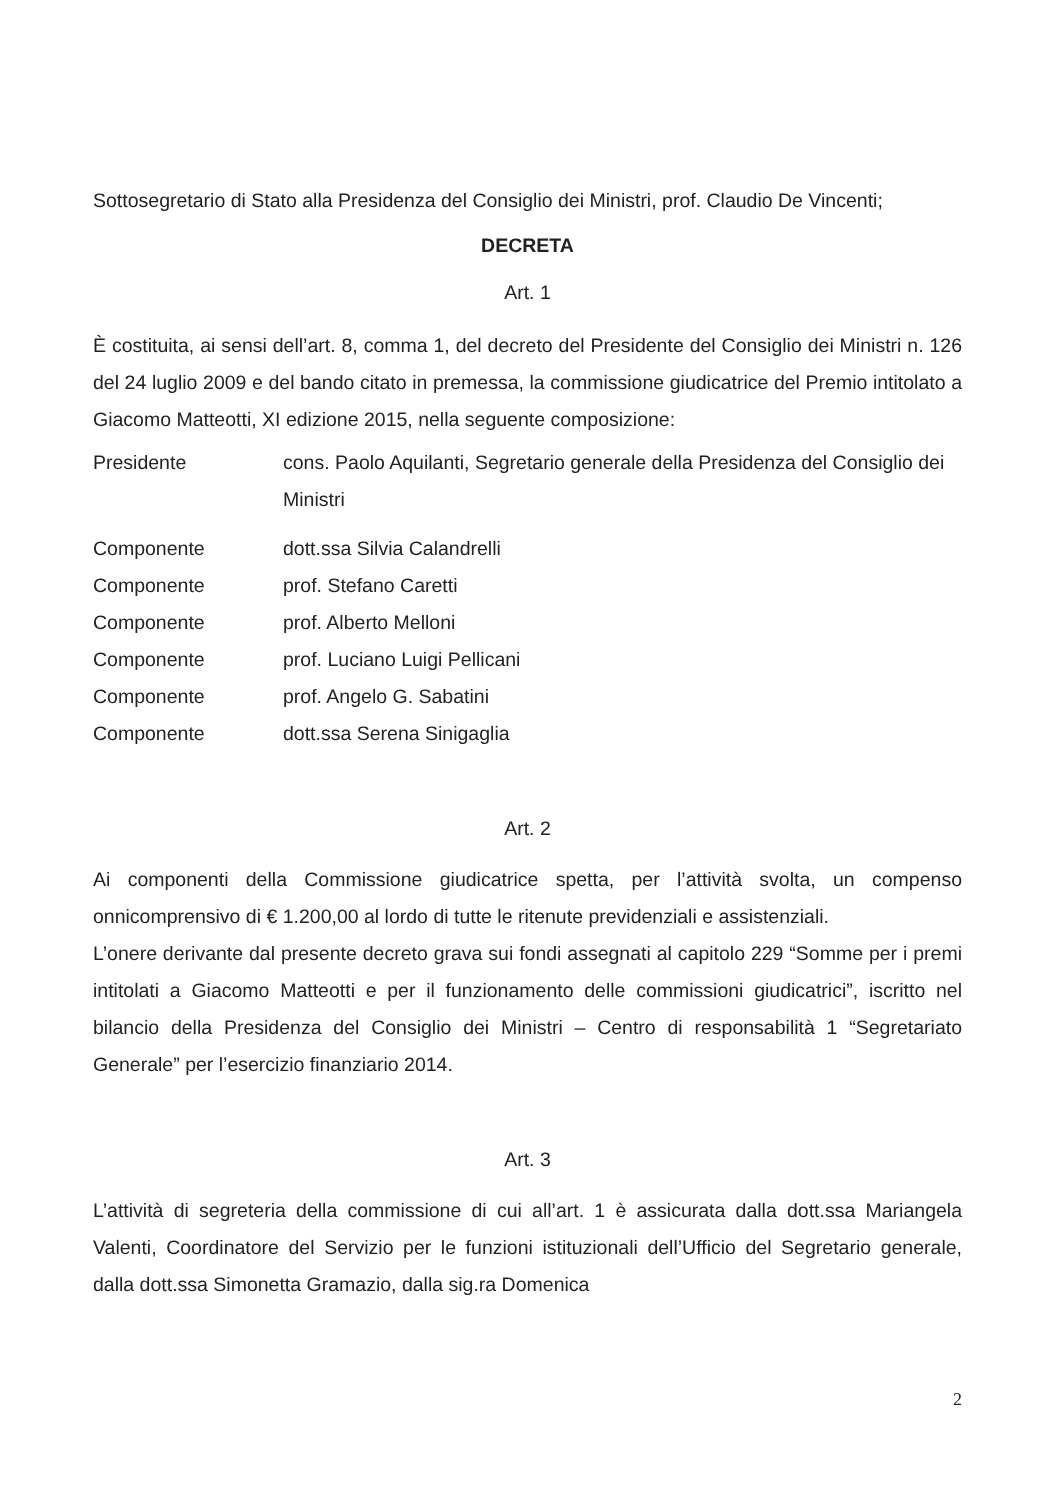Sottosegretario di Stato alla Presidenza del Consiglio dei Ministri, prof. Claudio De Vincenti;
DECRETA
Art. 1
È costituita, ai sensi dell’art. 8, comma 1, del decreto del Presidente del Consiglio dei Ministri n. 126 del 24 luglio 2009 e del bando citato in premessa, la commissione giudicatrice del Premio intitolato a Giacomo Matteotti, XI edizione 2015, nella seguente composizione:
| Presidente | cons. Paolo Aquilanti, Segretario generale della Presidenza del Consiglio dei Ministri |
| Componente | dott.ssa Silvia Calandrelli |
| Componente | prof. Stefano Caretti |
| Componente | prof. Alberto Melloni |
| Componente | prof. Luciano Luigi Pellicani |
| Componente | prof. Angelo G. Sabatini |
| Componente | dott.ssa Serena Sinigaglia |
Art. 2
Ai componenti della Commissione giudicatrice spetta, per l’attività svolta, un compenso onnicomprensivo di € 1.200,00 al lordo di tutte le ritenute previdenziali e assistenziali.
L’onere derivante dal presente decreto grava sui fondi assegnati al capitolo 229 “Somme per i premi intitolati a Giacomo Matteotti e per il funzionamento delle commissioni giudicatrici”, iscritto nel bilancio della Presidenza del Consiglio dei Ministri – Centro di responsabilità 1 “Segretariato Generale” per l’esercizio finanziario 2014.
Art. 3
L’attività di segreteria della commissione di cui all’art. 1 è assicurata dalla dott.ssa Mariangela Valenti, Coordinatore del Servizio per le funzioni istituzionali dell’Ufficio del Segretario generale, dalla dott.ssa Simonetta Gramazio, dalla sig.ra Domenica
2